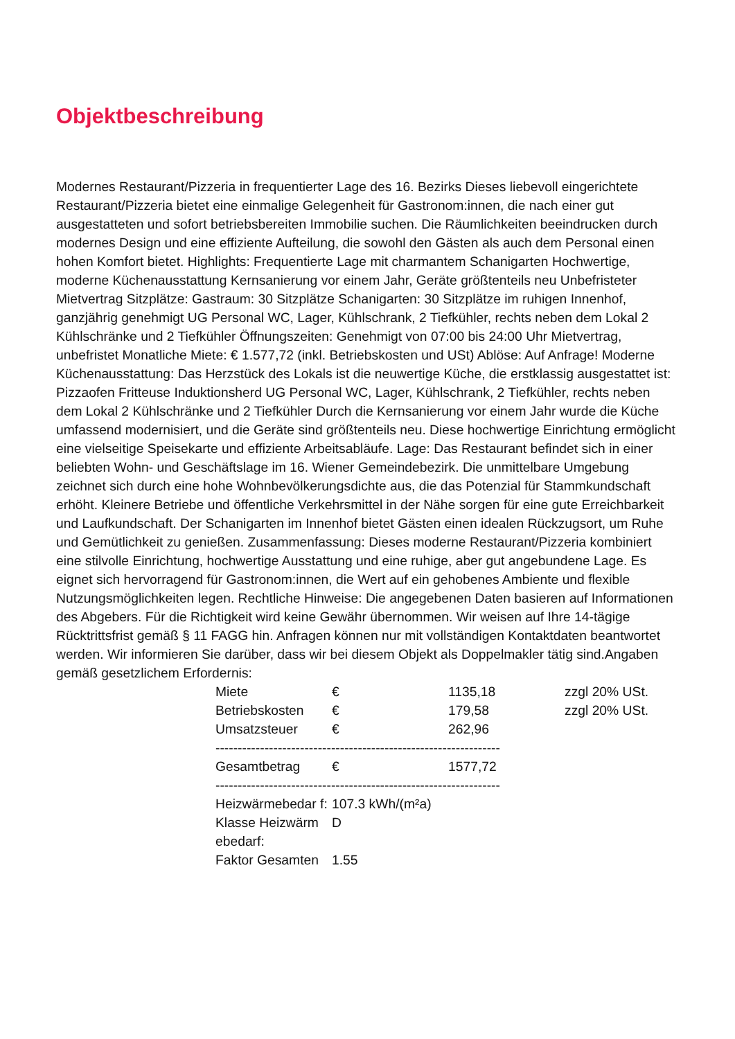Objektbeschreibung
Modernes Restaurant/Pizzeria in frequentierter Lage des 16. Bezirks Dieses liebevoll eingerichtete Restaurant/Pizzeria bietet eine einmalige Gelegenheit für Gastronom:innen, die nach einer gut ausgestatteten und sofort betriebsbereiten Immobilie suchen. Die Räumlichkeiten beeindrucken durch modernes Design und eine effiziente Aufteilung, die sowohl den Gästen als auch dem Personal einen hohen Komfort bietet. Highlights: Frequentierte Lage mit charmantem Schanigarten Hochwertige, moderne Küchenausstattung Kernsanierung vor einem Jahr, Geräte größtenteils neu Unbefristeter Mietvertrag Sitzplätze: Gastraum: 30 Sitzplätze Schanigarten: 30 Sitzplätze im ruhigen Innenhof, ganzjährig genehmigt UG Personal WC, Lager, Kühlschrank, 2 Tiefkühler, rechts neben dem Lokal 2 Kühlschränke und 2 Tiefkühler Öffnungszeiten: Genehmigt von 07:00 bis 24:00 Uhr Mietvertrag, unbefristet Monatliche Miete: € 1.577,72 (inkl. Betriebskosten und USt) Ablöse: Auf Anfrage! Moderne Küchenausstattung: Das Herzstück des Lokals ist die neuwertige Küche, die erstklassig ausgestattet ist: Pizzaofen Fritteuse Induktionsherd UG Personal WC, Lager, Kühlschrank, 2 Tiefkühler, rechts neben dem Lokal 2 Kühlschränke und 2 Tiefkühler Durch die Kernsanierung vor einem Jahr wurde die Küche umfassend modernisiert, und die Geräte sind größtenteils neu. Diese hochwertige Einrichtung ermöglicht eine vielseitige Speisekarte und effiziente Arbeitsabläufe. Lage: Das Restaurant befindet sich in einer beliebten Wohn- und Geschäftslage im 16. Wiener Gemeindebezirk. Die unmittelbare Umgebung zeichnet sich durch eine hohe Wohnbevölkerungsdichte aus, die das Potenzial für Stammkundschaft erhöht. Kleinere Betriebe und öffentliche Verkehrsmittel in der Nähe sorgen für eine gute Erreichbarkeit und Laufkundschaft. Der Schanigarten im Innenhof bietet Gästen einen idealen Rückzugsort, um Ruhe und Gemütlichkeit zu genießen. Zusammenfassung: Dieses moderne Restaurant/Pizzeria kombiniert eine stilvolle Einrichtung, hochwertige Ausstattung und eine ruhige, aber gut angebundene Lage. Es eignet sich hervorragend für Gastronom:innen, die Wert auf ein gehobenes Ambiente und flexible Nutzungsmöglichkeiten legen. Rechtliche Hinweise: Die angegebenen Daten basieren auf Informationen des Abgebers. Für die Richtigkeit wird keine Gewähr übernommen. Wir weisen auf Ihre 14-tägige Rücktrittsfrist gemäß § 11 FAGG hin. Anfragen können nur mit vollständigen Kontaktdaten beantwortet werden. Wir informieren Sie darüber, dass wir bei diesem Objekt als Doppelmakler tätig sind.Angaben gemäß gesetzlichem Erfordernis:
| Miete | € | 1135,18 | zzgl 20% USt. |
| Betriebskosten | € | 179,58 | zzgl 20% USt. |
| Umsatzsteuer | € | 262,96 | |
| ---------------------------------------------------------------- | | | |
| Gesamtbetrag | € | 1577,72 | |
| ---------------------------------------------------------------- | | | |
| Heizwärmebedar f: | 107.3 kWh/(m²a) | | |
| Klasse Heizwärm ebedarf: | D | | |
| Faktor Gesamten | 1.55 | | |